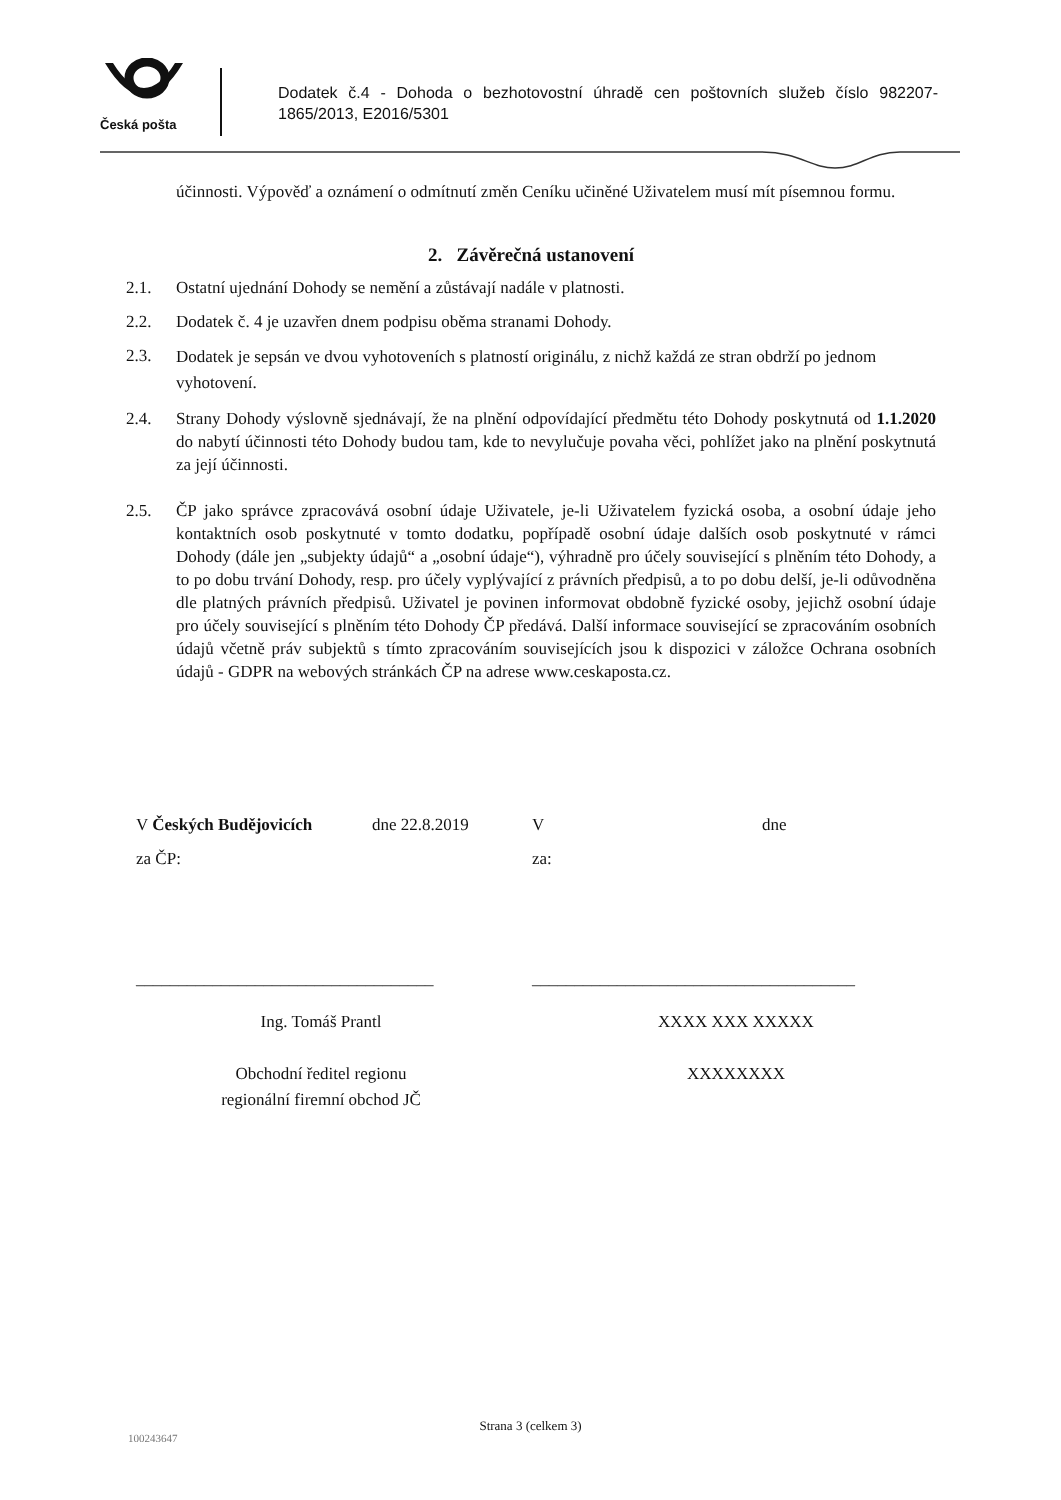Česká pošta
Dodatek č.4 - Dohoda o bezhotovostní úhradě cen poštovních služeb číslo 982207-1865/2013, E2016/5301
účinnosti. Výpověď a oznámení o odmítnutí změn Ceníku učiněné Uživatelem musí mít písemnou formu.
2. Závěrečná ustanovení
2.1. Ostatní ujednání Dohody se nemění a zůstávají nadále v platnosti.
2.2. Dodatek č. 4 je uzavřen dnem podpisu oběma stranami Dohody.
2.3.
Dodatek je sepsán ve dvou vyhotoveních s platností originálu, z nichž každá ze stran obdrží po jednom vyhotovení.
2.4. Strany Dohody výslovně sjednávají, že na plnění odpovídající předmětu této Dohody poskytnutá od 1.1.2020 do nabytí účinnosti této Dohody budou tam, kde to nevylučuje povaha věci, pohlížet jako na plnění poskytnutá za její účinnosti.
2.5. ČP jako správce zpracovává osobní údaje Uživatele, je-li Uživatelem fyzická osoba, a osobní údaje jeho kontaktních osob poskytnuté v tomto dodatku, popřípadě osobní údaje dalších osob poskytnuté v rámci Dohody (dále jen „subjekty údajů“ a „osobní údaje“), výhradně pro účely související s plněním této Dohody, a to po dobu trvání Dohody, resp. pro účely vyplývající z právních předpisů, a to po dobu delší, je-li odůvodněna dle platných právních předpisů. Uživatel je povinen informovat obdobně fyzické osoby, jejichž osobní údaje pro účely související s plněním této Dohody ČP předává. Další informace související se zpracováním osobních údajů včetně práv subjektů s tímto zpracováním souvisejících jsou k dispozici v záložce Ochrana osobních údajů - GDPR na webových stránkách ČP na adrese www.ceskaposta.cz.
V Českých Budějovicích dne 22.8.2019 V dne
za ČP: za:
___________________________________ ______________________________________
Ing. Tomáš Prantl
Obchodní ředitel regionu
regionální firemní obchod JČ
XXXX XXX XXXXX
XXXXXXXX
Strana 3 (celkem 3)
100243647